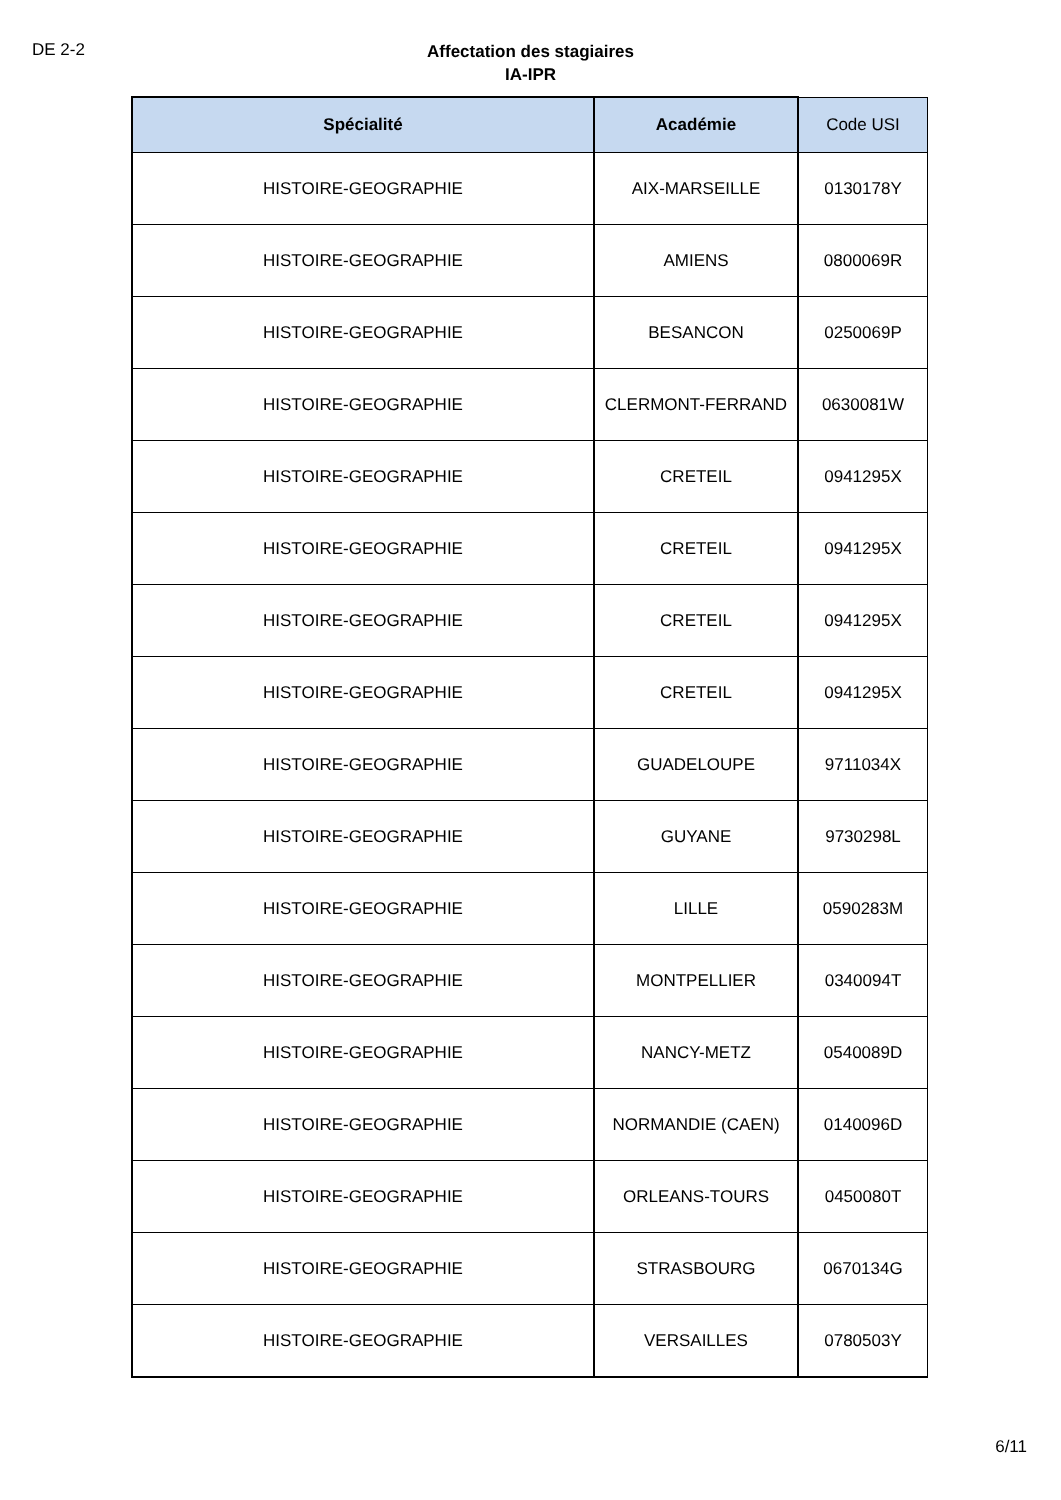DE 2-2
Affectation des stagiaires
IA-IPR
| Spécialité | Académie | Code USI |
| --- | --- | --- |
| HISTOIRE-GEOGRAPHIE | AIX-MARSEILLE | 0130178Y |
| HISTOIRE-GEOGRAPHIE | AMIENS | 0800069R |
| HISTOIRE-GEOGRAPHIE | BESANCON | 0250069P |
| HISTOIRE-GEOGRAPHIE | CLERMONT-FERRAND | 0630081W |
| HISTOIRE-GEOGRAPHIE | CRETEIL | 0941295X |
| HISTOIRE-GEOGRAPHIE | CRETEIL | 0941295X |
| HISTOIRE-GEOGRAPHIE | CRETEIL | 0941295X |
| HISTOIRE-GEOGRAPHIE | CRETEIL | 0941295X |
| HISTOIRE-GEOGRAPHIE | GUADELOUPE | 9711034X |
| HISTOIRE-GEOGRAPHIE | GUYANE | 9730298L |
| HISTOIRE-GEOGRAPHIE | LILLE | 0590283M |
| HISTOIRE-GEOGRAPHIE | MONTPELLIER | 0340094T |
| HISTOIRE-GEOGRAPHIE | NANCY-METZ | 0540089D |
| HISTOIRE-GEOGRAPHIE | NORMANDIE (CAEN) | 0140096D |
| HISTOIRE-GEOGRAPHIE | ORLEANS-TOURS | 0450080T |
| HISTOIRE-GEOGRAPHIE | STRASBOURG | 0670134G |
| HISTOIRE-GEOGRAPHIE | VERSAILLES | 0780503Y |
6/11